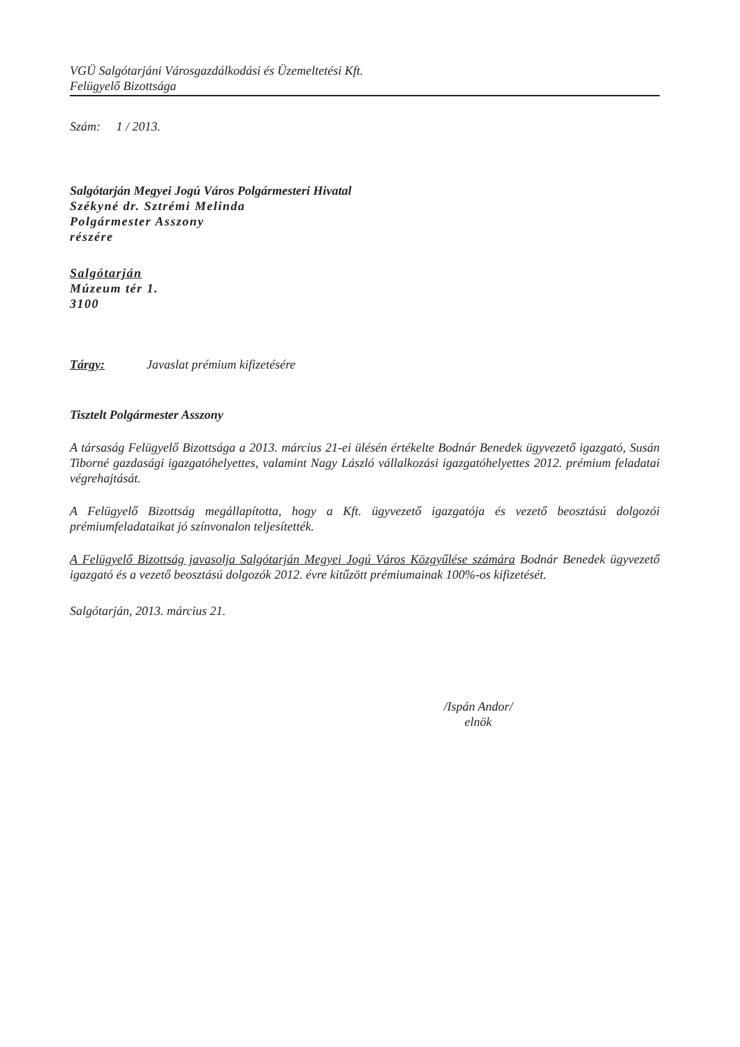VGÜ Salgótarjáni Városgazdálkodási és Üzemeltetési Kft.
Felügyelő Bizottsága
Szám: 1 / 2013.
Salgótarján Megyei Jogú Város Polgármesteri Hivatal
Székyné dr. Sztrémi Melinda
Polgármester Asszony
részére
Salgótarján
Múzeum tér 1.
3100
Tárgy: Javaslat prémium kifizetésére
Tisztelt Polgármester Asszony
A társaság Felügyelő Bizottsága a 2013. március 21-ei ülésén értékelte Bodnár Benedek ügyvezető igazgató, Susán Tiborné gazdasági igazgatóhelyettes, valamint Nagy László vállalkozási igazgatóhelyettes 2012. prémium feladatai végrehajtását.
A Felügyelő Bizottság megállapította, hogy a Kft. ügyvezető igazgatója és vezető beosztású dolgozói prémiumfeladataikat jó színvonalon teljesítették.
A Felügyelő Bizottság javasolja Salgótarján Megyei Jogú Város Közgyűlése számára Bodnár Benedek ügyvezető igazgató és a vezető beosztású dolgozók 2012. évre kitűzött prémiumainak 100%-os kifizetését.
Salgótarján, 2013. március 21.
/Ispán Andor/
elnök